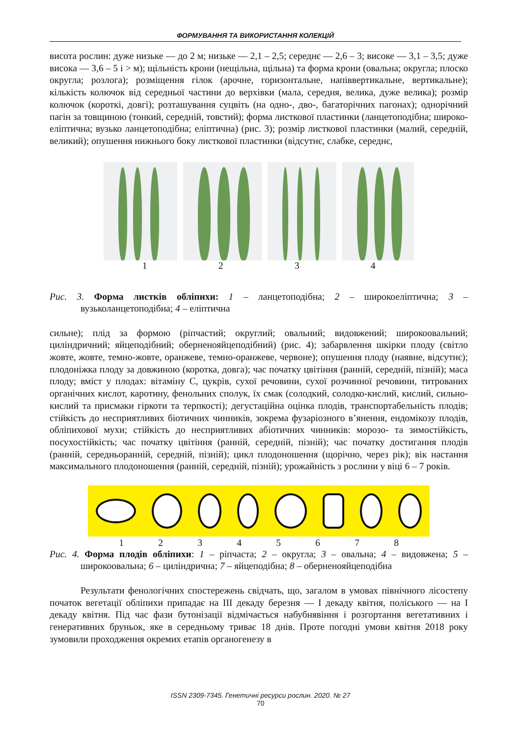ФОРМУВАННЯ ТА ВИКОРИСТАННЯ КОЛЕКЦІЙ
висота рослин: дуже низьке — до 2 м; низьке — 2,1 – 2,5; середнє — 2,6 – 3; високе — 3,1 – 3,5; дуже висока — 3,6 – 5 і > м); щільність крони (нещільна, щільна) та форма крони (овальна; округла; плоско округла; розлога); розміщення гілок (арочне, горизонтальне, напіввертикальне, вертикальне); кількість колючок від середньої частини до верхівки (мала, середня, велика, дуже велика); розмір колючок (короткі, довгі); розташування суцвіть (на одно-, дво-, багаторічних пагонах); однорічний пагін за товщиною (тонкий, середній, товстий); форма листкової пластинки (ланцетоподібна; широко-еліптична; вузько ланцетоподібна; еліптична) (рис. 3); розмір листкової пластинки (малий, середній, великий); опушення нижнього боку листкової пластинки (відсутнє, слабке, середнє,
1234
Рис. 3. Форма листків обліпихи: 1 – ланцетоподібна; 2 – широкоеліптична; 3 – вузьколанцетоподібна; 4 – еліптична
сильне); плід за формою (ріпчастий; округлий; овальний; видовжений; широкоовальний; циліндричний; яйцеподібний; оберненояйцеподібний) (рис. 4); забарвлення шкірки плоду (світло жовте, жовте, темно-жовте, оранжеве, темно-оранжеве, червоне); опушення плоду (наявне, відсутнє); плодоніжка плоду за довжиною (коротка, довга); час початку цвітіння (ранній, середній, пізній); маса плоду; вміст у плодах: вітаміну С, цукрів, сухої речовини, сухої розчинної речовини, титрованих органічних кислот, каротину, фенольних сполук, їх смак (солодкий, солодко-кислий, кислий, сильно-кислий та присмаки гіркоти та терпкості); дегустаційна оцінка плодів, транспортабельність плодів; стійкість до несприятливих біотичних чинників, зокрема фузаріозного в’янення, ендомікозу плодів, обліпихової мухи; стійкість до несприятливих абіотичних чинників: морозо- та зимостійкість, посухостійкість; час початку цвітіння (ранній, середній, пізній); час початку достигання плодів (ранній, середньоранній, середній, пізній); цикл плодоношення (щорічно, через рік); вік настання максимального плодоношення (ранній, середній, пізній); урожайність з рослини у віці 6 – 7 років.
12345678
Рис. 4. Форма плодів обліпихи: 1 – ріпчаста; 2 – округла; 3 – овальна; 4 – видовжена; 5 – широкоовальна; 6 – циліндрична; 7 – яйцеподібна; 8 – оберненояйцеподібна
Результати фенологічних спостережень свідчать, що, загалом в умовах північного лісостепу початок вегетації обліпихи припадає на ІІІ декаду березня — І декаду квітня, поліського — на І декаду квітня. Під час фази бутонізації відмічається набубнявіння і розгортання вегетативних і генеративних бруньок, яке в середньому триває 18 днів. Проте погодні умови квітня 2018 року зумовили проходження окремих етапів органогенезу в
ISSN 2309-7345. Генетичні ресурси рослин. 2020. № 27
70